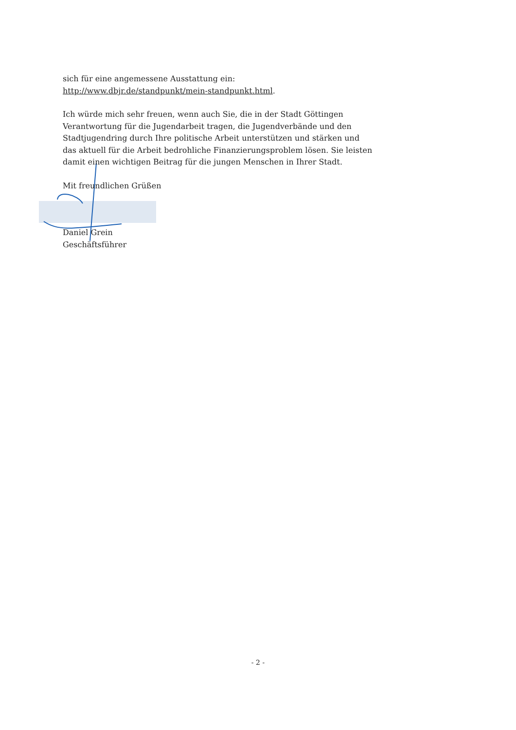sich für eine angemessene Ausstattung ein: http://www.dbjr.de/standpunkt/mein-standpunkt.html.
Ich würde mich sehr freuen, wenn auch Sie, die in der Stadt Göttingen Verantwortung für die Jugendarbeit tragen, die Jugendverbände und den Stadtjugendring durch Ihre politische Arbeit unterstützen und stärken und das aktuell für die Arbeit bedrohliche Finanzierungsproblem lösen. Sie leisten damit einen wichtigen Beitrag für die jungen Menschen in Ihrer Stadt.
Mit freundlichen Grüßen
Daniel Grein
Geschäftsführer
- 2 -